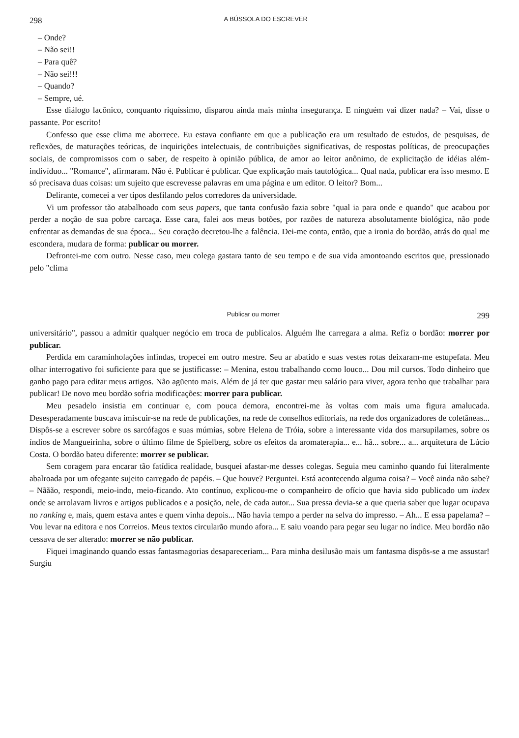298 A BÚSSOLA DO ESCREVER
– Onde?
– Não sei!!
– Para quê?
– Não sei!!!
– Quando?
– Sempre, ué.
Esse diálogo lacônico, conquanto riquíssimo, disparou ainda mais minha insegurança. E ninguém vai dizer nada? – Vai, disse o passante. Por escrito!
Confesso que esse clima me aborrece. Eu estava confiante em que a publicação era um resultado de estudos, de pesquisas, de reflexões, de maturações teóricas, de inquirições intelectuais, de contribuições significativas, de respostas políticas, de preocupações sociais, de compromissos com o saber, de respeito à opinião pública, de amor ao leitor anônimo, de explicitação de idéias além-indivíduo... "Romance", afirmaram. Não é. Publicar é publicar. Que explicação mais tautológica... Qual nada, publicar era isso mesmo. E só precisava duas coisas: um sujeito que escrevesse palavras em uma página e um editor. O leitor? Bom...
Delirante, comecei a ver tipos desfilando pelos corredores da universidade.
Vi um professor tão atabalhoado com seus papers, que tanta confusão fazia sobre "qual ia para onde e quando" que acabou por perder a noção de sua pobre carcaça. Esse cara, falei aos meus botões, por razões de natureza absolutamente biológica, não pode enfrentar as demandas de sua época... Seu coração decretou-lhe a falência. Dei-me conta, então, que a ironia do bordão, atrás do qual me escondera, mudara de forma: publicar ou morrer.
Defrontei-me com outro. Nesse caso, meu colega gastara tanto de seu tempo e de sua vida amontoando escritos que, pressionado pelo "clima
Publicar ou morrer 299
universitário", passou a admitir qualquer negócio em troca de publicalos. Alguém lhe carregara a alma. Refiz o bordão: morrer por publicar.
Perdida em caraminholações infindas, tropecei em outro mestre. Seu ar abatido e suas vestes rotas deixaram-me estupefata. Meu olhar interrogativo foi suficiente para que se justificasse: – Menina, estou trabalhando como louco... Dou mil cursos. Todo dinheiro que ganho pago para editar meus artigos. Não agüento mais. Além de já ter que gastar meu salário para viver, agora tenho que trabalhar para publicar! De novo meu bordão sofria modificações: morrer para publicar.
Meu pesadelo insistia em continuar e, com pouca demora, encontrei-me às voltas com mais uma figura amalucada. Desesperadamente buscava imiscuir-se na rede de publicações, na rede de conselhos editoriais, na rede dos organizadores de coletâneas... Dispôs-se a escrever sobre os sarcófagos e suas múmias, sobre Helena de Tróia, sobre a interessante vida dos marsupilames, sobre os índios de Mangueirinha, sobre o último filme de Spielberg, sobre os efeitos da aromaterapia... e... hã... sobre... a... arquitetura de Lúcio Costa. O bordão bateu diferente: morrer se publicar.
Sem coragem para encarar tão fatídica realidade, busquei afastar-me desses colegas. Seguia meu caminho quando fui literalmente abalroada por um ofegante sujeito carregado de papéis. – Que houve? Perguntei. Está acontecendo alguma coisa? – Você ainda não sabe? – Nããão, respondi, meio-indo, meio-ficando. Ato contínuo, explicou-me o companheiro de ofício que havia sido publicado um index onde se arrolavam livros e artigos publicados e a posição, nele, de cada autor... Sua pressa devia-se a que queria saber que lugar ocupava no ranking e, mais, quem estava antes e quem vinha depois... Não havia tempo a perder na selva do impresso. – Ah... E essa papelama? – Vou levar na editora e nos Correios. Meus textos circularão mundo afora... E saiu voando para pegar seu lugar no índice. Meu bordão não cessava de ser alterado: morrer se não publicar.
Fiquei imaginando quando essas fantasmagorias desapareceriam... Para minha desilusão mais um fantasma dispôs-se a me assustar! Surgiu